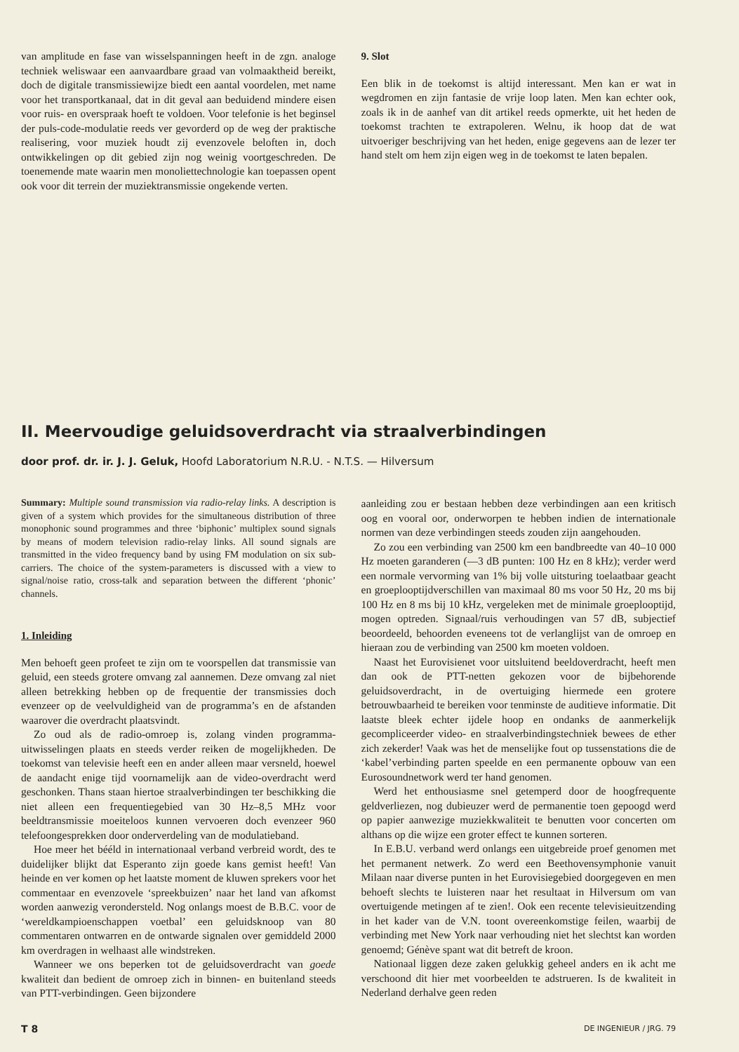van amplitude en fase van wisselspanningen heeft in de zgn. analoge techniek weliswaar een aanvaardbare graad van volmaaktheid bereikt, doch de digitale transmissiewijze biedt een aantal voordelen, met name voor het transportkanaal, dat in dit geval aan beduidend mindere eisen voor ruis- en overspraak hoeft te voldoen. Voor telefonie is het beginsel der puls-code-modulatie reeds ver gevorderd op de weg der praktische realisering, voor muziek houdt zij evenzovele beloften in, doch ontwikkelingen op dit gebied zijn nog weinig voortgeschreden. De toenemende mate waarin men monoliettechnologie kan toepassen opent ook voor dit terrein der muziektransmissie ongekende verten.
9. Slot
Een blik in de toekomst is altijd interessant. Men kan er wat in wegdromen en zijn fantasie de vrije loop laten. Men kan echter ook, zoals ik in de aanhef van dit artikel reeds opmerkte, uit het heden de toekomst trachten te extrapoleren. Welnu, ik hoop dat de wat uitvoeriger beschrijving van het heden, enige gegevens aan de lezer ter hand stelt om hem zijn eigen weg in de toekomst te laten bepalen.
II. Meervoudige geluidsoverdracht via straalverbindingen
door prof. dr. ir. J. J. Geluk, Hoofd Laboratorium N.R.U. - N.T.S. — Hilversum
Summary: Multiple sound transmission via radio-relay links. A description is given of a system which provides for the simultaneous distribution of three monophonic sound programmes and three ‘biphonic’ multiplex sound signals by means of modern television radio-relay links. All sound signals are transmitted in the video frequency band by using FM modulation on six sub-carriers. The choice of the system-parameters is discussed with a view to signal/noise ratio, cross-talk and separation between the different ‘phonic’ channels.
1. Inleiding
Men behoeft geen profeet te zijn om te voorspellen dat transmissie van geluid, een steeds grotere omvang zal aannemen. Deze omvang zal niet alleen betrekking hebben op de frequentie der transmissies doch evenzeer op de veelvuldigheid van de programma’s en de afstanden waarover die overdracht plaatsvindt.
Zo oud als de radio-omroep is, zolang vinden programma-uitwisselingen plaats en steeds verder reiken de mogelijkheden. De toekomst van televisie heeft een en ander alleen maar versneld, hoewel de aandacht enige tijd voornamelijk aan de video-overdracht werd geschonken. Thans staan hiertoe straalverbindingen ter beschikking die niet alleen een frequentiegebied van 30 Hz–8,5 MHz voor beeldtransmissie moeiteloos kunnen vervoeren doch evenzeer 960 telefoongesprekken door onderverdeling van de modulatieband.
Hoe meer het bééld in internationaal verband verbreid wordt, des te duidelijker blijkt dat Esperanto zijn goede kans gemist heeft! Van heinde en ver komen op het laatste moment de kluwen sprekers voor het commentaar en evenzovele ‘spreekbuizen’ naar het land van afkomst worden aanwezig verondersteld. Nog onlangs moest de B.B.C. voor de ‘wereldkampioenschappen voetbal’ een geluidsknoop van 80 commentaren ontwarren en de ontwarde signalen over gemiddeld 2000 km overdragen in welhaast alle windstreken.
Wanneer we ons beperken tot de geluidsoverdracht van goede kwaliteit dan bedient de omroep zich in binnen- en buitenland steeds van PTT-verbindingen. Geen bijzondere
aanleiding zou er bestaan hebben deze verbindingen aan een kritisch oog en vooral oor, onderworpen te hebben indien de internationale normen van deze verbindingen steeds zouden zijn aangehouden.
Zo zou een verbinding van 2500 km een bandbreedte van 40–10 000 Hz moeten garanderen (—3 dB punten: 100 Hz en 8 kHz); verder werd een normale vervorming van 1% bij volle uitsturing toelaatbaar geacht en groeplooptijdverschillen van maximaal 80 ms voor 50 Hz, 20 ms bij 100 Hz en 8 ms bij 10 kHz, vergeleken met de minimale groeplooptijd, mogen optreden. Signaal/ruis verhoudingen van 57 dB, subjectief beoordeeld, behoorden eveneens tot de verlanglijst van de omroep en hieraan zou de verbinding van 2500 km moeten voldoen.
Naast het Eurovisienet voor uitsluitend beeldoverdracht, heeft men dan ook de PTT-netten gekozen voor de bijbehorende geluidsoverdracht, in de overtuiging hiermede een grotere betrouwbaarheid te bereiken voor tenminste de auditieve informatie. Dit laatste bleek echter ijdele hoop en ondanks de aanmerkelijk gecompliceerder video- en straalverbindingstechniek bewees de ether zich zekerder! Vaak was het de menselijke fout op tussenstations die de ‘kabel’verbinding parten speelde en een permanente opbouw van een Eurosoundnetwork werd ter hand genomen.
Werd het enthousiasme snel getemperd door de hoogfrequente geldverliezen, nog dubieuzer werd de permanentie toen gepoogd werd op papier aanwezige muziekkwaliteit te benutten voor concerten om althans op die wijze een groter effect te kunnen sorteren.
In E.B.U. verband werd onlangs een uitgebreide proef genomen met het permanent netwerk. Zo werd een Beethovensymphonie vanuit Milaan naar diverse punten in het Eurovisiegebied doorgegeven en men behoeft slechts te luisteren naar het resultaat in Hilversum om van overtuigende metingen af te zien!. Ook een recente televisieuitzending in het kader van de V.N. toont overeenkomstige feilen, waarbij de verbinding met New York naar verhouding niet het slechtst kan worden genoemd; Génève spant wat dit betreft de kroon.
Nationaal liggen deze zaken gelukkig geheel anders en ik acht me verschoond dit hier met voorbeelden te adstrueren. Is de kwaliteit in Nederland derhalve geen reden
T 8 DE INGENIEUR / JRG. 79